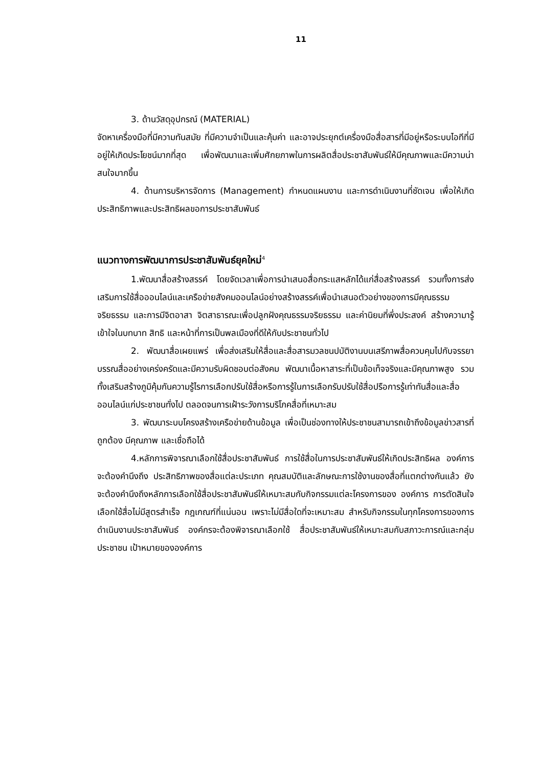11
3. ด้านวัสดุอุปกรณ์ (MATERIAL)
จัดหาเครื่องมือที่มีความทันสมัย ที่มีความจำเป็นและคุ้มค่า และอาจประยุกต์เครื่องมือสื่อสารที่มีอยู่หรือระบบไอทีที่มีอยู่ให้เกิดประโยชน์มากที่สุด เพื่อพัฒนาและเพิ่มศักยภาพในการผลิตสื่อประชาสัมพันธ์ให้มีคุณภาพและมีความน่าสนใจมากขึ้น
4. ด้านการบริหารจัดการ (Management) กำหนดแผนงาน และการดำเนินงานที่ชัดเจน เพื่อให้เกิดประสิทธิภาพและประสิทธิผลขอการประชาสัมพันธ์
แนวทางการพัฒนาการประชาสัมพันธ์ยุคใหม่<sup>4</sup>
1.พัฒนาสื่อสร้างสรรค์ โดยจัดเวลาเพื่อการนำเสนอสื่อกระแสหลักได้แก่สื่อสร้างสรรค์ รวมทั้งการส่งเสริมการใช้สื่อออนไลน์และเครือข่ายสังคมออนไลน์อย่างสร้างสรรค์เพื่อนำเสนอตัวอย่างของการมีคุณธรรม จริยธรรม และการมีจิตอาสา จิตสาธารณะเพื่อปลูกฝังคุณธรรมจริยธรรม และค่านิยมที่พึ่งประสงค์ สร้างความารู้เข้าใจในบทบาท สิทธิ และหน้าที่การเป็นพลเมืองที่ดีให้กับประชาชนทั่วไป
2. พัฒนาสื่อเผยแพร่ เพื่อส่งเสริมให้สื่อและสื่อสารมวลชนปบัติงานบนเสรีภาพสื่อควบคุมไปกับจรรยาบรรณสื่ออย่างเคร่งครัดและมีความรับผิดชอบต่อสังคม พัฒนาเนื้อหาสาระที่เป็นข้อเท็จจริงและมีคุณภาพสูง รวมทั้งเสริมสร้างภูมิคุ้มกันความรู้ไรการเลือกปรับใช้สื่อหรือการรู้ในการเลือกรับปรับใช้สื่อปรือการรู้เท่าทันสื่อและสื่อออนไลน์แก่ประชาชนทั่งไป ตลอดจนการเฝ้าระวังการบริโภคสื่อที่เหมาะสม
3. พัฒนาระบบโครงสร้างเครือข่ายด้านข้อมูล เพื่อเป็นช่องทางให้ประชาชนสามารถเข้าถึงข้อมูลข่าวสารที่ถูกต้อง มีคุณภาพ และเชื่อถือได้
4.หลักการพิจารณาเลือกใช้สื่อประชาสัมพันธ์ การใช้สื่อในการประชาสัมพันธ์ให้เกิดประสิทธิผล องค์การจะต้องคำนึงถึง ประสิทธิภาพของสื่อแต่ละประเภท คุณสมบัติและลักษณะการใช้งานของสื่อที่แตกต่างกันแล้ว ยังจะต้องคำนึงถึงหลักการเลือกใช้สื่อประชาสัมพันธ์ให้เหมาะสมกับกิจกรรมแต่ละโครงการของ องค์การ การตัดสินใจเลือกใช้สื่อไม่มีสูตรสำเร็จ กฎเกณฑ์ที่แน่นอน เพราะไม่มีสื่อใดที่จะเหมาะสม สำหรับกิจกรรมในทุกโครงการของการดำเนินงานประชาสัมพันธ์ องค์กรจะต้องพิจารณาเลือกใช้ สื่อประชาสัมพันธ์ให้เหมาะสมกับสภาวะการณ์และกลุ่มประชาชน เป้าหมายขององค์การ